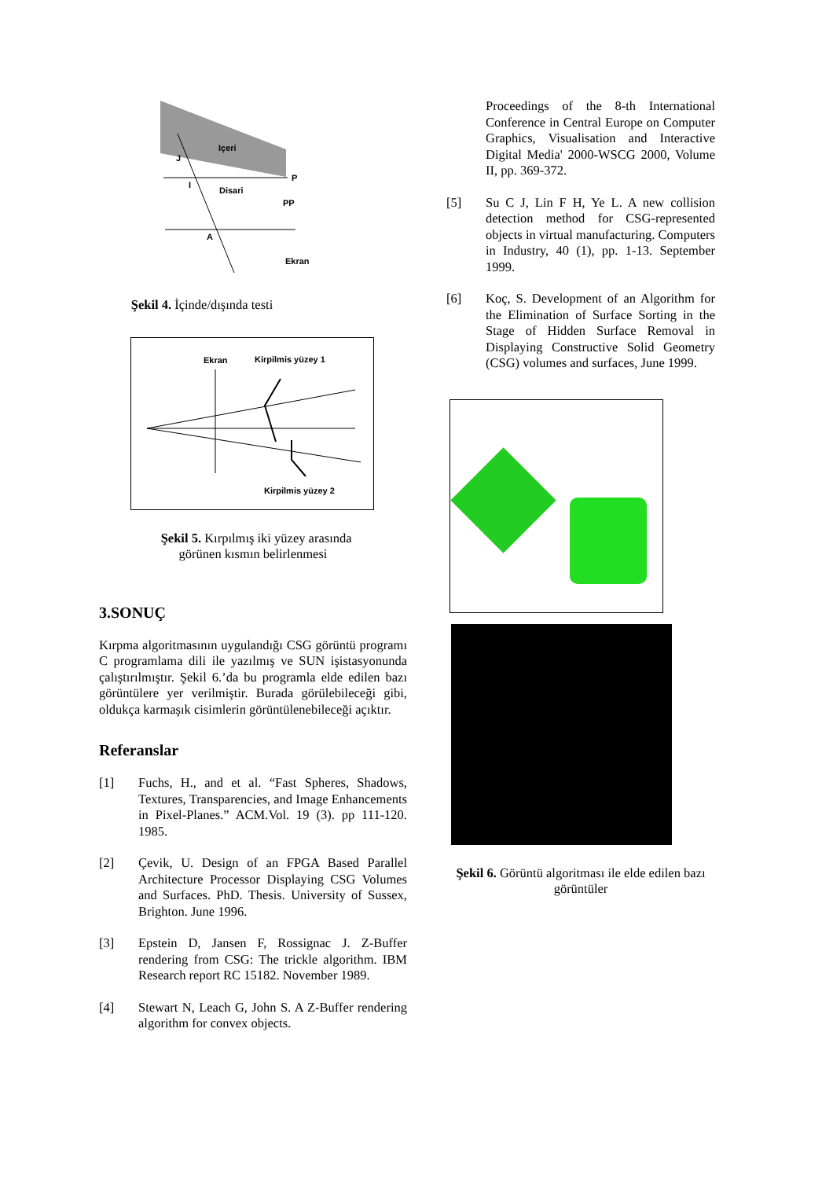Içeri
Disari
J
I
P
PP
A
Ekran
Şekil 4. İçinde/dışında testi
Ekran
Kirpilmis yüzey 1
Kirpilmis yüzey 2
Şekil 5. Kırpılmış iki yüzey arasında
görünen kısmın belirlenmesi
3.SONUÇ
Kırpma algoritmasının uygulandığı CSG görüntü programı C programlama dili ile yazılmış ve SUN işistasyonunda çalıştırılmıştır. Şekil 6.’da bu programla elde edilen bazı görüntülere yer verilmiştir. Burada görülebileceği gibi, oldukça karmaşık cisimlerin görüntülenebileceği açıktır.
Referanslar
[1]
Fuchs, H., and et al. “Fast Spheres, Shadows, Textures, Transparencies, and Image Enhancements in Pixel-Planes.” ACM.Vol. 19 (3). pp 111-120. 1985.
[2]
Çevik, U. Design of an FPGA Based Parallel Architecture Processor Displaying CSG Volumes and Surfaces. PhD. Thesis. University of Sussex, Brighton. June 1996.
[3]
Epstein D, Jansen F, Rossignac J. Z-Buffer rendering from CSG: The trickle algorithm. IBM Research report RC 15182. November 1989.
[4]
Stewart N, Leach G, John S. A Z-Buffer rendering algorithm for convex objects.
Proceedings of the 8-th International Conference in Central Europe on Computer Graphics, Visualisation and Interactive Digital Media' 2000-WSCG 2000, Volume II, pp. 369-372.
[5]
Su C J, Lin F H, Ye L. A new collision detection method for CSG-represented objects in virtual manufacturing. Computers in Industry, 40 (1), pp. 1-13. September 1999.
[6]
Koç, S. Development of an Algorithm for the Elimination of Surface Sorting in the Stage of Hidden Surface Removal in Displaying Constructive Solid Geometry (CSG) volumes and surfaces, June 1999.
Şekil 6. Görüntü algoritması ile elde edilen bazı görüntüler